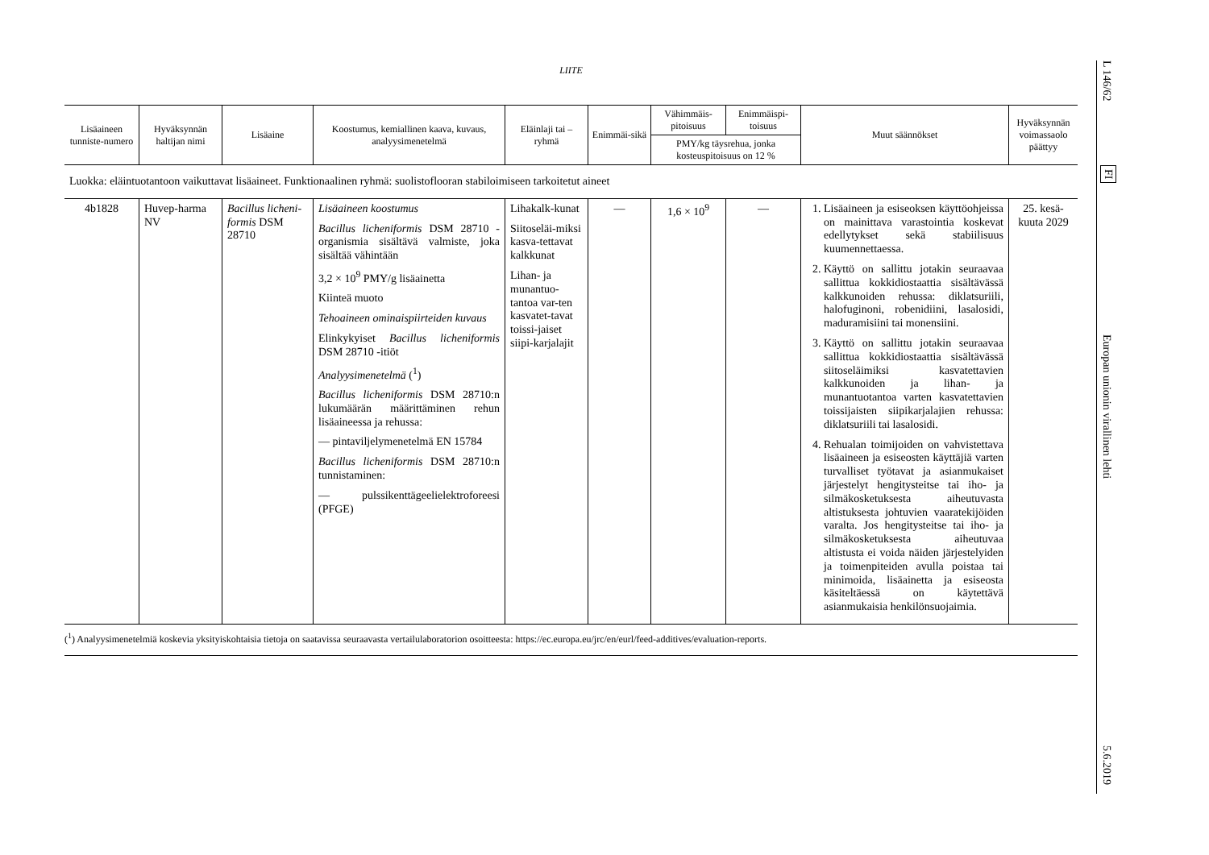LIITE
| Lisäaineen tunniste-numero | Hyväksynnän haltijan nimi | Lisäaine | Koostumus, kemiallinen kaava, kuvaus, analyysimenetelmä | Eläinlaji tai – ryhmä | Enimmäi-sikä | Vähimmäis-pitoisuus | Enimmäispi-toisuus | Muut säännökset | Hyväksynnän voimassaolo päättyy |
| --- | --- | --- | --- | --- | --- | --- | --- | --- | --- |
| | | | | | | PMY/kg täysrehua, jonka kosteuspitoisuus on 12 % | | | |
| Luokka: eläintuotantoon vaikuttavat lisäaineet. Funktionaalinen ryhmä: suolistoflooran stabiloimiseen tarkoitetut aineet | | | | | | | | | |
| 4b1828 | Huvep-harma NV | Bacillus licheni-formis DSM 28710 | Lisäaineen koostumus Bacillus licheniformis DSM 28710 -organismia sisältävä valmiste, joka sisältää vähintään 3,2 × 10<sup>9</sup> PMY/g lisäainetta Kiinteä muoto Tehoaineen ominaispiirteiden kuvaus Elinkykyiset Bacillus licheniformis DSM 28710 -itiöt Analyysimenetelmä (<sup>1</sup>) Bacillus licheniformis DSM 28710:n lukumäärän määrittäminen rehun lisäaineessa ja rehussa: — pintaviljelymenetelmä EN 15784 Bacillus licheniformis DSM 28710:n tunnistaminen: — pulssikenttägeelielektroforeesi (PFGE) | Lihakalk-kunat Siitoseläi-miksi kasva-tettavat kalkkunat Lihan- ja munantuo-tantoa var-ten kasvatet-tavat toissi-jaiset siipi-karjalajit | — | 1,6 × 10<sup>9</sup> | — | 1. Lisäaineen ja esiseoksen käyttöohjeissa on mainittava varastointia koskevat edellytykset sekä stabiilisuus kuumennettaessa. 2. Käyttö on sallittu jotakin seuraavaa sallittua kokkidiostaattia sisältävässä kalkkunoiden rehussa: diklatsuriili, halofuginoni, robenidiini, lasalosidi, maduramisiini tai monensiini. 3. Käyttö on sallittu jotakin seuraavaa sallittua kokkidiostaattia sisältävässä siitoseläimiksi kasvatettavien kalkkunoiden ja lihan- ja munantuotantoa varten kasvatettavien toissijaisten siipikarjalajien rehussa: diklatsuriili tai lasalosidi. 4. Rehualan toimijoiden on vahvistettava lisäaineen ja esiseosten käyttäjiä varten turvalliset työtavat ja asianmukaiset järjestelyt hengitysteitse tai iho- ja silmäkosketuksesta aiheutuvasta altistuksesta johtuvien vaaratekijöiden varalta. Jos hengitysteitse tai iho- ja silmäkosketuksesta aiheutuvaa altistusta ei voida näiden järjestelyiden ja toimenpiteiden avulla poistaa tai minimoida, lisäainetta ja esiseosta käsiteltäessä on käytettävä asianmukaisia henkilönsuojaimia. | 25. kesä-kuuta 2029 |
(<sup>1</sup>) Analyysimenetelmiä koskevia yksityiskohtaisia tietoja on saatavissa seuraavasta vertailulaboratorion osoitteesta: https://ec.europa.eu/jrc/en/eurl/feed-additives/evaluation-reports.
L 146/62
FI
Europan unionin virallinen lehti
5.6.2019